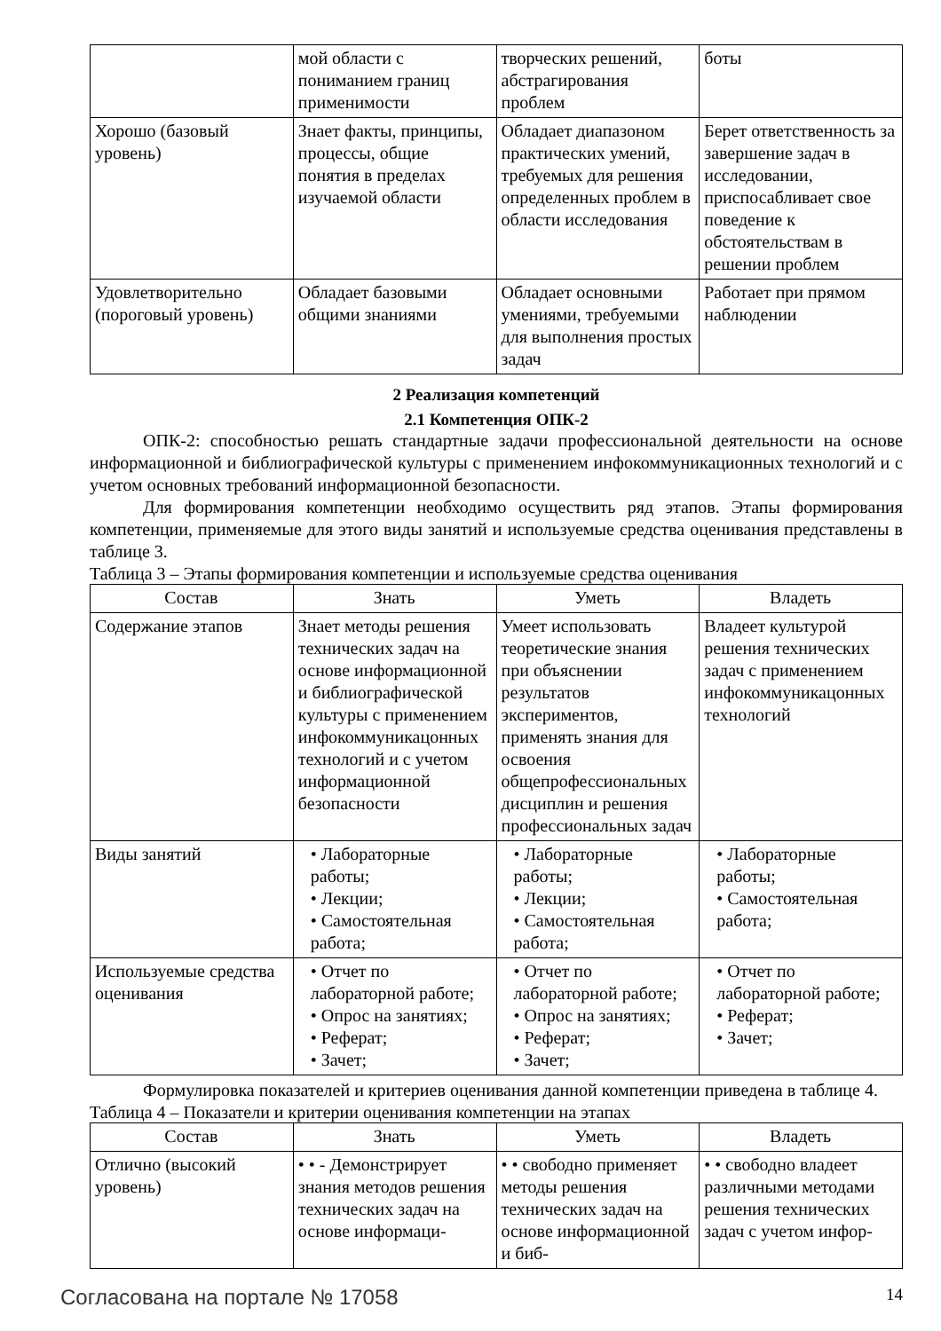| | мой области с пониманием границ применимости | творческих решений, абстрагирования проблем | боты |
| Хорошо (базовый уровень) | Знает факты, принципы, процессы, общие понятия в пределах изучаемой области | Обладает диапазоном практических умений, требуемых для решения определенных проблем в области исследования | Берет ответственность за завершение задач в исследовании, приспосабливает свое поведение к обстоятельствам в решении проблем |
| Удовлетворительно (пороговый уровень) | Обладает базовыми общими знаниями | Обладает основными умениями, требуемыми для выполнения простых задач | Работает при прямом наблюдении |
2 Реализация компетенций
2.1 Компетенция ОПК-2
ОПК-2: способностью решать стандартные задачи профессиональной деятельности на основе информационной и библиографической культуры с применением инфокоммуникационных технологий и с учетом основных требований информационной безопасности.
Для формирования компетенции необходимо осуществить ряд этапов. Этапы формирования компетенции, применяемые для этого виды занятий и используемые средства оценивания представлены в таблице 3.
Таблица 3 – Этапы формирования компетенции и используемые средства оценивания
| Состав | Знать | Уметь | Владеть |
| --- | --- | --- | --- |
| Содержание этапов | Знает методы решения технических задач на основе информационной и библиографической культуры с применением инфокоммуникацонных технологий и с учетом информационной безопасности | Умеет использовать теоретические знания при объяснении результатов экспериментов, применять знания для освоения общепрофессиональных дисциплин и решения профессиональных задач | Владеет культурой решения технических задач с применением инфокоммуникацонных технологий |
| Виды занятий | • Лабораторные работы; • Лекции; • Самостоятельная работа; | • Лабораторные работы; • Лекции; • Самостоятельная работа; | • Лабораторные работы; • Самостоятельная работа; |
| Используемые средства оценивания | • Отчет по лабораторной работе; • Опрос на занятиях; • Реферат; • Зачет; | • Отчет по лабораторной работе; • Опрос на занятиях; • Реферат; • Зачет; | • Отчет по лабораторной работе; • Реферат; • Зачет; |
Формулировка показателей и критериев оценивания данной компетенции приведена в таблице 4.
Таблица 4 – Показатели и критерии оценивания компетенции на этапах
| Состав | Знать | Уметь | Владеть |
| --- | --- | --- | --- |
| Отлично (высокий уровень) | • • - Демонстрирует знания методов решения технических задач на основе информаци- | • • свободно применяет методы решения технических задач на основе информационной и биб- | • • свободно владеет различными методами решения технических задач с учетом инфор- |
Согласована на портале № 17058 14